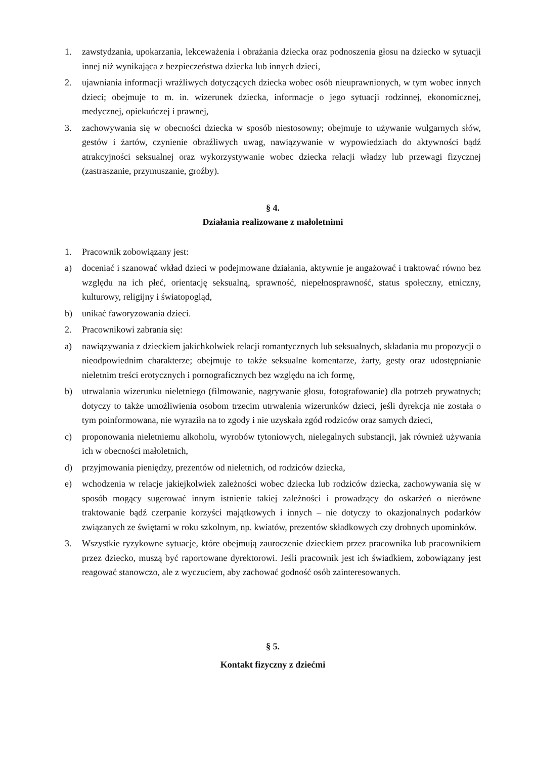1. zawstydzania, upokarzania, lekceważenia i obrażania dziecka oraz podnoszenia głosu na dziecko w sytuacji innej niż wynikająca z bezpieczeństwa dziecka lub innych dzieci,
2. ujawniania informacji wrażliwych dotyczących dziecka wobec osób nieuprawnionych, w tym wobec innych dzieci; obejmuje to m. in. wizerunek dziecka, informacje o jego sytuacji rodzinnej, ekonomicznej, medycznej, opiekuńczej i prawnej,
3. zachowywania się w obecności dziecka w sposób niestosowny; obejmuje to używanie wulgarnych słów, gestów i żartów, czynienie obraźliwych uwag, nawiązywanie w wypowiedziach do aktywności bądź atrakcyjności seksualnej oraz wykorzystywanie wobec dziecka relacji władzy lub przewagi fizycznej (zastraszanie, przymuszanie, groźby).
§ 4.
Działania realizowane z małoletnimi
1. Pracownik zobowiązany jest:
a) doceniać i szanować wkład dzieci w podejmowane działania, aktywnie je angażować i traktować równo bez względu na ich płeć, orientację seksualną, sprawność, niepełnosprawność, status społeczny, etniczny, kulturowy, religijny i światopogląd,
b) unikać faworyzowania dzieci.
2. Pracownikowi zabrania się:
a) nawiązywania z dzieckiem jakichkolwiek relacji romantycznych lub seksualnych, składania mu propozycji o nieodpowiednim charakterze; obejmuje to także seksualne komentarze, żarty, gesty oraz udostępnianie nieletnim treści erotycznych i pornograficznych bez względu na ich formę,
b) utrwalania wizerunku nieletniego (filmowanie, nagrywanie głosu, fotografowanie) dla potrzeb prywatnych; dotyczy to także umożliwienia osobom trzecim utrwalenia wizerunków dzieci, jeśli dyrekcja nie została o tym poinformowana, nie wyraziła na to zgody i nie uzyskała zgód rodziców oraz samych dzieci,
c) proponowania nieletniemu alkoholu, wyrobów tytoniowych, nielegalnych substancji, jak również używania ich w obecności małoletnich,
d) przyjmowania pieniędzy, prezentów od nieletnich, od rodziców dziecka,
e) wchodzenia w relacje jakiejkolwiek zależności wobec dziecka lub rodziców dziecka, zachowywania się w sposób mogący sugerować innym istnienie takiej zależności i prowadzący do oskarżeń o nierówne traktowanie bądź czerpanie korzyści majątkowych i innych – nie dotyczy to okazjonalnych podarków związanych ze świętami w roku szkolnym, np. kwiatów, prezentów składkowych czy drobnych upominków.
3. Wszystkie ryzykowne sytuacje, które obejmują zauroczenie dzieckiem przez pracownika lub pracownikiem przez dziecko, muszą być raportowane dyrektorowi. Jeśli pracownik jest ich świadkiem, zobowiązany jest reagować stanowczo, ale z wyczuciem, aby zachować godność osób zainteresowanych.
§ 5.
Kontakt fizyczny z dziećmi